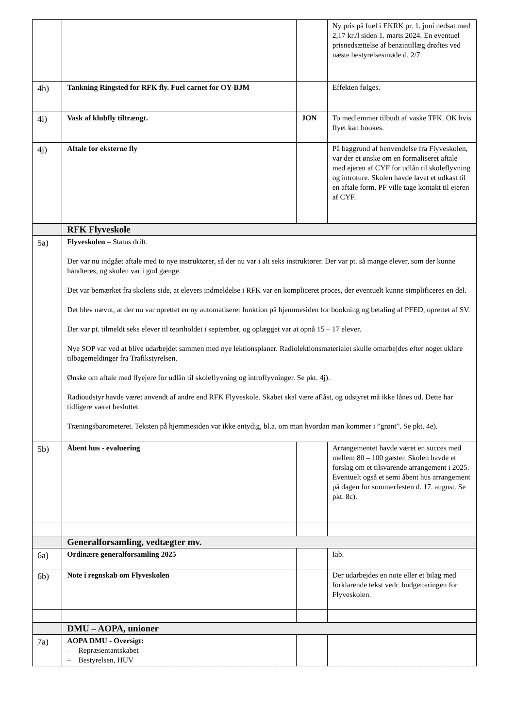| | | | Ny pris på fuel i EKRK pr. 1. juni nedsat med 2,17 kr./l siden 1. marts 2024. En eventuel prisnedsættelse af benzintillæg drøftes ved næste bestyrelsesmøde d. 2/7. |
| 4h) | Tankning Ringsted for RFK fly. Fuel carnet for OY-BJM | | Effekten følges. |
| 4i) | Vask af klubfly tiltrængt. | JON | To medlemmer tilbudt af vaske TFK. OK hvis flyet kan bookes. |
| 4j) | Aftale for eksterne fly | | På baggrund af henvendelse fra Flyveskolen, var der et ønske om en formaliseret aftale med ejeren af CYF for udlån til skoleflyvning og introture. Skolen havde lavet et udkast til en aftale form. PF ville tage kontakt til ejeren af CYF. |
| | RFK Flyveskole | | |
| 5a) | Flyveskolen – Status drift. Der var nu indgået aftale med to nye instruktører, så der nu var i alt seks instruktører. Der var pt. så mange elever, som der kunne håndteres, og skolen var i god gænge. Det var bemærket fra skolens side, at elevers indmeldelse i RFK var en kompliceret proces, der eventuelt kunne simplificeres en del. Det blev nævnt, at der nu var oprettet en ny automatiseret funktion på hjemmesiden for bookning og betaling af PFED, oprettet af SV. Der var pt. tilmeldt seks elever til teoriholdet i september, og oplægget var at opnå 15 – 17 elever. Nye SOP var ved at blive udarbejdet sammen med nye lektionsplaner. Radiolektionsmaterialet skulle omarbejdes efter noget uklare tilbagemeldinger fra Trafikstyrelsen. Ønske om aftale med flyejere for udlån til skoleflyvning og introflyvninger. Se pkt. 4j). Radioudstyr havde været anvendt af andre end RFK Flyveskole. Skabet skal være aflåst, og udstyret må ikke lånes ud. Dette har tidligere været besluttet. Træningsbarometeret. Teksten på hjemmesiden var ikke entydig, bl.a. om man hvordan man kommer i ”grønt”. Se pkt. 4e). | | |
| 5b) | Åbent hus - evaluering | | Arrangementet havde været en succes med mellem 80 – 100 gæster. Skolen havde et forslag om et tilsvarende arrangement i 2025. Eventuelt også et semi åbent hus arrangement på dagen for sommerfesten d. 17. august. Se pkt. 8c). |
| | Generalforsamling, vedtægter mv. | | |
| 6a) | Ordinære generalforsamling 2025 | | Iab. |
| 6b) | Note i regnskab om Flyveskolen | | Der udarbejdes en note eller et bilag med forklarende tekst vedr. budgetteringen for Flyveskolen. |
| | DMU – AOPA, unioner | | |
| 7a) | AOPA DMU - Oversigt: – Repræsentantskabet – Bestyrelsen, HUV | | |